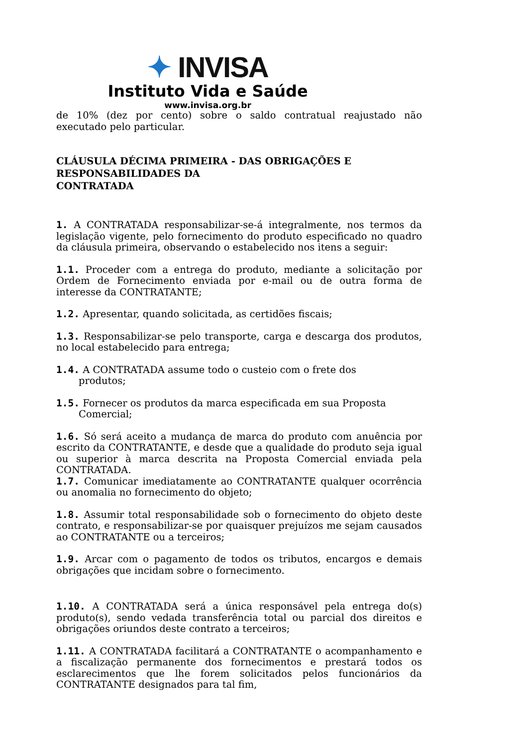✦ INVISA
Instituto Vida e Saúde
www.invisa.org.br
de 10% (dez por cento) sobre o saldo contratual reajustado não executado pelo particular.
CLÁUSULA DÉCIMA PRIMEIRA - DAS OBRIGAÇÕES E RESPONSABILIDADES DA
CONTRATADA
1. A CONTRATADA responsabilizar-se-á integralmente, nos termos da legislação vigente, pelo fornecimento do produto especificado no quadro da cláusula primeira, observando o estabelecido nos itens a seguir:
1.1. Proceder com a entrega do produto, mediante a solicitação por Ordem de Fornecimento enviada por e-mail ou de outra forma de interesse da CONTRATANTE;
1.2. Apresentar, quando solicitada, as certidões fiscais;
1.3. Responsabilizar-se pelo transporte, carga e descarga dos produtos, no local estabelecido para entrega;
1.4. A CONTRATADA assume todo o custeio com o frete dos
produtos;
1.5. Fornecer os produtos da marca especificada em sua Proposta
Comercial;
1.6. Só será aceito a mudança de marca do produto com anuência por escrito da CONTRATANTE, e desde que a qualidade do produto seja igual ou superior à marca descrita na Proposta Comercial enviada pela CONTRATADA.
1.7. Comunicar imediatamente ao CONTRATANTE qualquer ocorrência ou anomalia no fornecimento do objeto;
1.8. Assumir total responsabilidade sob o fornecimento do objeto deste contrato, e responsabilizar-se por quaisquer prejuízos me sejam causados ao CONTRATANTE ou a terceiros;
1.9. Arcar com o pagamento de todos os tributos, encargos e demais obrigações que incidam sobre o fornecimento.
1.10. A CONTRATADA será a única responsável pela entrega do(s) produto(s), sendo vedada transferência total ou parcial dos direitos e obrigações oriundos deste contrato a terceiros;
1.11. A CONTRATADA facilitará a CONTRATANTE o acompanhamento e a fiscalização permanente dos fornecimentos e prestará todos os esclarecimentos que lhe forem solicitados pelos funcionários da CONTRATANTE designados para tal fim,